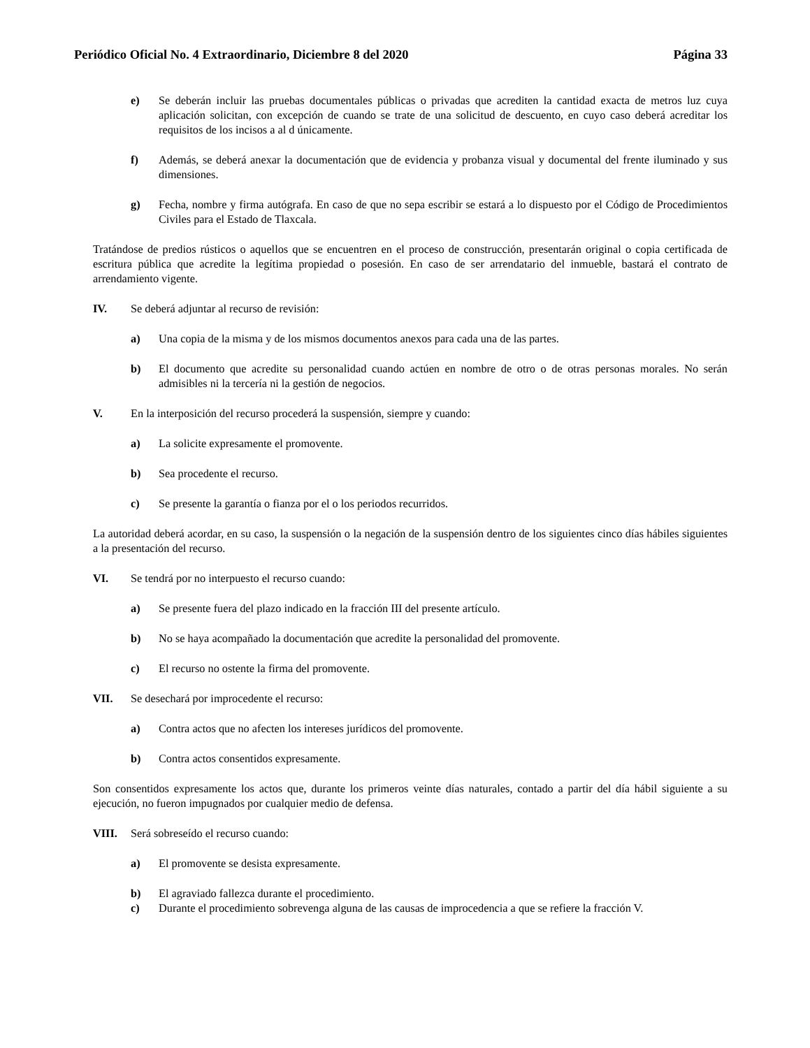Periódico Oficial No. 4 Extraordinario, Diciembre 8 del 2020 Página 33
e) Se deberán incluir las pruebas documentales públicas o privadas que acrediten la cantidad exacta de metros luz cuya aplicación solicitan, con excepción de cuando se trate de una solicitud de descuento, en cuyo caso deberá acreditar los requisitos de los incisos a al d únicamente.
f) Además, se deberá anexar la documentación que de evidencia y probanza visual y documental del frente iluminado y sus dimensiones.
g) Fecha, nombre y firma autógrafa. En caso de que no sepa escribir se estará a lo dispuesto por el Código de Procedimientos Civiles para el Estado de Tlaxcala.
Tratándose de predios rústicos o aquellos que se encuentren en el proceso de construcción, presentarán original o copia certificada de escritura pública que acredite la legítima propiedad o posesión. En caso de ser arrendatario del inmueble, bastará el contrato de arrendamiento vigente.
IV. Se deberá adjuntar al recurso de revisión:
a) Una copia de la misma y de los mismos documentos anexos para cada una de las partes.
b) El documento que acredite su personalidad cuando actúen en nombre de otro o de otras personas morales. No serán admisibles ni la tercería ni la gestión de negocios.
V. En la interposición del recurso procederá la suspensión, siempre y cuando:
a) La solicite expresamente el promovente.
b) Sea procedente el recurso.
c) Se presente la garantía o fianza por el o los periodos recurridos.
La autoridad deberá acordar, en su caso, la suspensión o la negación de la suspensión dentro de los siguientes cinco días hábiles siguientes a la presentación del recurso.
VI. Se tendrá por no interpuesto el recurso cuando:
a) Se presente fuera del plazo indicado en la fracción III del presente artículo.
b) No se haya acompañado la documentación que acredite la personalidad del promovente.
c) El recurso no ostente la firma del promovente.
VII. Se desechará por improcedente el recurso:
a) Contra actos que no afecten los intereses jurídicos del promovente.
b) Contra actos consentidos expresamente.
Son consentidos expresamente los actos que, durante los primeros veinte días naturales, contado a partir del día hábil siguiente a su ejecución, no fueron impugnados por cualquier medio de defensa.
VIII. Será sobreseído el recurso cuando:
a) El promovente se desista expresamente.
b) El agraviado fallezca durante el procedimiento.
c) Durante el procedimiento sobrevenga alguna de las causas de improcedencia a que se refiere la fracción V.